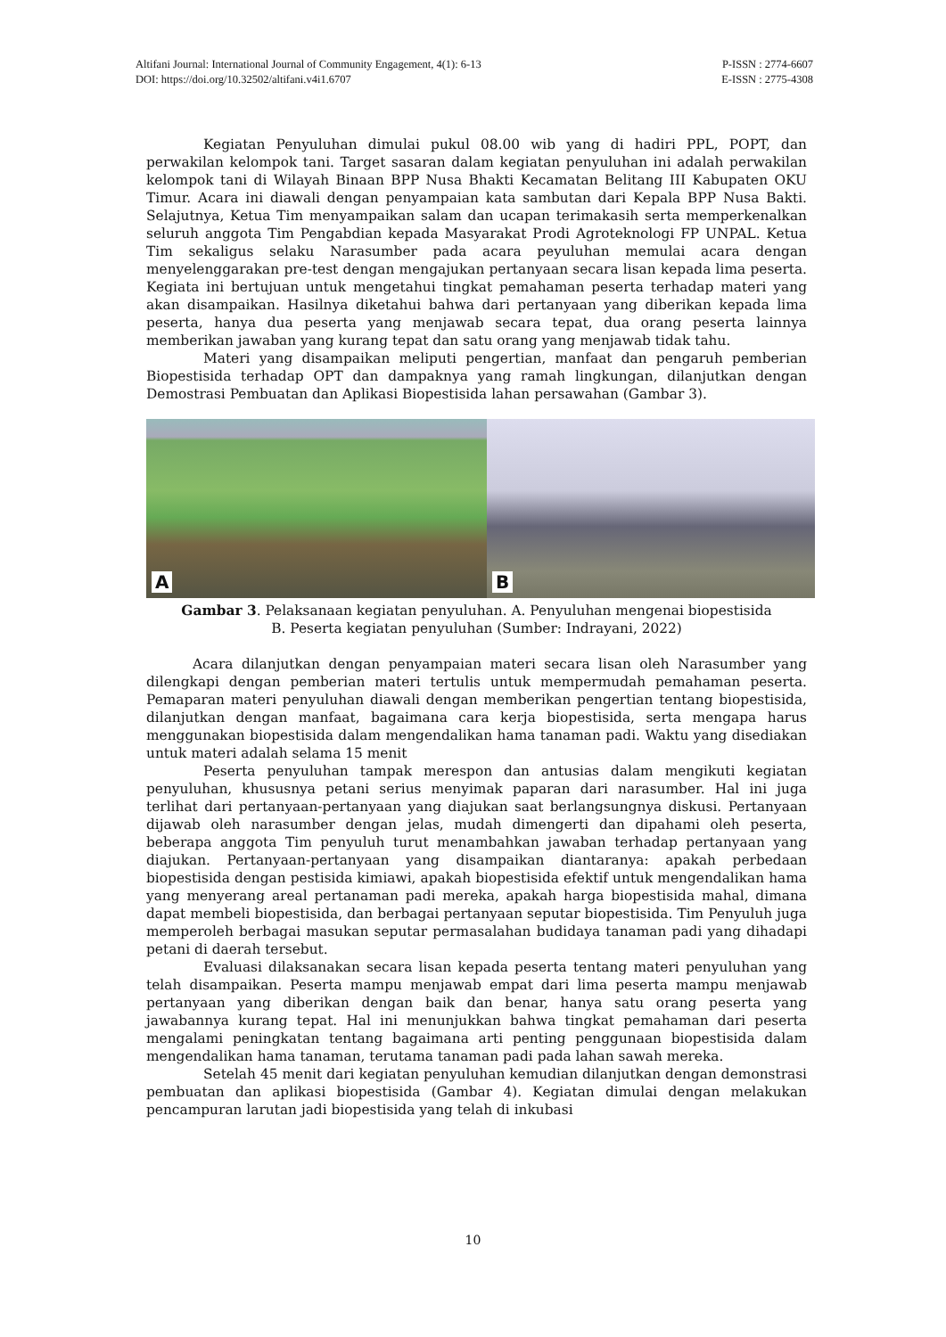P-ISSN : 2774-6607 Altifani Journal: International Journal of Community Engagement, 4(1): 6-13
E-ISSN : 2775-4308 DOI: https://doi.org/10.32502/altifani.v4i1.6707
Kegiatan Penyuluhan dimulai pukul 08.00 wib yang di hadiri PPL, POPT, dan perwakilan kelompok tani. Target sasaran dalam kegiatan penyuluhan ini adalah perwakilan kelompok tani di Wilayah Binaan BPP Nusa Bhakti Kecamatan Belitang III Kabupaten OKU Timur. Acara ini diawali dengan penyampaian kata sambutan dari Kepala BPP Nusa Bakti. Selajutnya, Ketua Tim menyampaikan salam dan ucapan terimakasih serta memperkenalkan seluruh anggota Tim Pengabdian kepada Masyarakat Prodi Agroteknologi FP UNPAL. Ketua Tim sekaligus selaku Narasumber pada acara peyuluhan memulai acara dengan menyelenggarakan pre-test dengan mengajukan pertanyaan secara lisan kepada lima peserta. Kegiata ini bertujuan untuk mengetahui tingkat pemahaman peserta terhadap materi yang akan disampaikan. Hasilnya diketahui bahwa dari pertanyaan yang diberikan kepada lima peserta, hanya dua peserta yang menjawab secara tepat, dua orang peserta lainnya memberikan jawaban yang kurang tepat dan satu orang yang menjawab tidak tahu.
Materi yang disampaikan meliputi pengertian, manfaat dan pengaruh pemberian Biopestisida terhadap OPT dan dampaknya yang ramah lingkungan, dilanjutkan dengan Demostrasi Pembuatan dan Aplikasi Biopestisida lahan persawahan (Gambar 3).
A
B
Gambar 3. Pelaksanaan kegiatan penyuluhan. A. Penyuluhan mengenai biopestisida
B. Peserta kegiatan penyuluhan (Sumber: Indrayani, 2022)
Acara dilanjutkan dengan penyampaian materi secara lisan oleh Narasumber yang dilengkapi dengan pemberian materi tertulis untuk mempermudah pemahaman peserta. Pemaparan materi penyuluhan diawali dengan memberikan pengertian tentang biopestisida, dilanjutkan dengan manfaat, bagaimana cara kerja biopestisida, serta mengapa harus menggunakan biopestisida dalam mengendalikan hama tanaman padi. Waktu yang disediakan untuk materi adalah selama 15 menit
Peserta penyuluhan tampak merespon dan antusias dalam mengikuti kegiatan penyuluhan, khususnya petani serius menyimak paparan dari narasumber. Hal ini juga terlihat dari pertanyaan-pertanyaan yang diajukan saat berlangsungnya diskusi. Pertanyaan dijawab oleh narasumber dengan jelas, mudah dimengerti dan dipahami oleh peserta, beberapa anggota Tim penyuluh turut menambahkan jawaban terhadap pertanyaan yang diajukan. Pertanyaan-pertanyaan yang disampaikan diantaranya: apakah perbedaan biopestisida dengan pestisida kimiawi, apakah biopestisida efektif untuk mengendalikan hama yang menyerang areal pertanaman padi mereka, apakah harga biopestisida mahal, dimana dapat membeli biopestisida, dan berbagai pertanyaan seputar biopestisida. Tim Penyuluh juga memperoleh berbagai masukan seputar permasalahan budidaya tanaman padi yang dihadapi petani di daerah tersebut.
Evaluasi dilaksanakan secara lisan kepada peserta tentang materi penyuluhan yang telah disampaikan. Peserta mampu menjawab empat dari lima peserta mampu menjawab pertanyaan yang diberikan dengan baik dan benar, hanya satu orang peserta yang jawabannya kurang tepat. Hal ini menunjukkan bahwa tingkat pemahaman dari peserta mengalami peningkatan tentang bagaimana arti penting penggunaan biopestisida dalam mengendalikan hama tanaman, terutama tanaman padi pada lahan sawah mereka.
Setelah 45 menit dari kegiatan penyuluhan kemudian dilanjutkan dengan demonstrasi pembuatan dan aplikasi biopestisida (Gambar 4). Kegiatan dimulai dengan melakukan pencampuran larutan jadi biopestisida yang telah di inkubasi
10